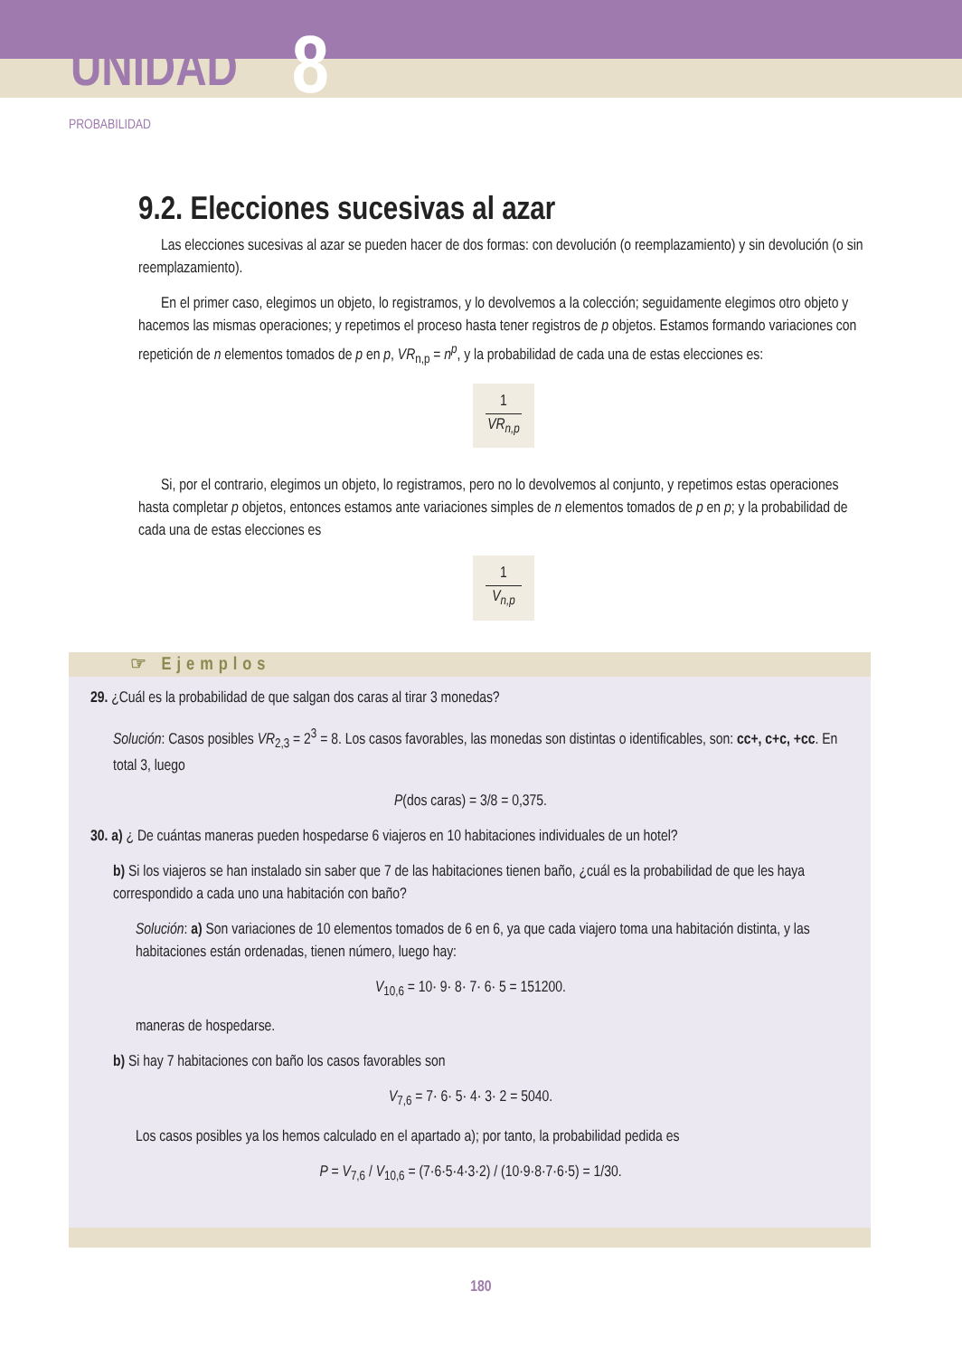UNIDAD 8
PROBABILIDAD
9.2. Elecciones sucesivas al azar
Las elecciones sucesivas al azar se pueden hacer de dos formas: con devolución (o reemplazamiento) y sin devolución (o sin reemplazamiento).
En el primer caso, elegimos un objeto, lo registramos, y lo devolvemos a la colección; seguidamente elegimos otro objeto y hacemos las mismas operaciones; y repetimos el proceso hasta tener registros de p objetos. Estamos formando variaciones con repetición de n elementos tomados de p en p, VR<sub>n,p</sub> = n<sup>p</sup>, y la probabilidad de cada una de estas elecciones es:
1
VR<sub>n,p</sub>
Si, por el contrario, elegimos un objeto, lo registramos, pero no lo devolvemos al conjunto, y repetimos estas operaciones hasta completar p objetos, entonces estamos ante variaciones simples de n elementos tomados de p en p; y la probabilidad de cada una de estas elecciones es
1
V<sub>n,p</sub>
☞ Ejemplos
29. ¿Cuál es la probabilidad de que salgan dos caras al tirar 3 monedas?
Solución: Casos posibles VR<sub>2,3</sub> = 2<sup>3</sup> = 8. Los casos favorables, las monedas son distintas o identificables, son: cc+, c+c, +cc. En total 3, luego
P(dos caras) = 3/8 = 0,375.
30. a) ¿ De cuántas maneras pueden hospedarse 6 viajeros en 10 habitaciones individuales de un hotel?
b) Si los viajeros se han instalado sin saber que 7 de las habitaciones tienen baño, ¿cuál es la probabilidad de que les haya correspondido a cada uno una habitación con baño?
Solución: a) Son variaciones de 10 elementos tomados de 6 en 6, ya que cada viajero toma una habitación distinta, y las habitaciones están ordenadas, tienen número, luego hay:
V<sub>10,6</sub> = 10· 9· 8· 7· 6· 5 = 151200.
maneras de hospedarse.
b) Si hay 7 habitaciones con baño los casos favorables son
V<sub>7,6</sub> = 7· 6· 5· 4· 3· 2 = 5040.
Los casos posibles ya los hemos calculado en el apartado a); por tanto, la probabilidad pedida es
P = V<sub>7,6</sub> / V<sub>10,6</sub> = (7·6·5·4·3·2) / (10·9·8·7·6·5) = 1/30.
180